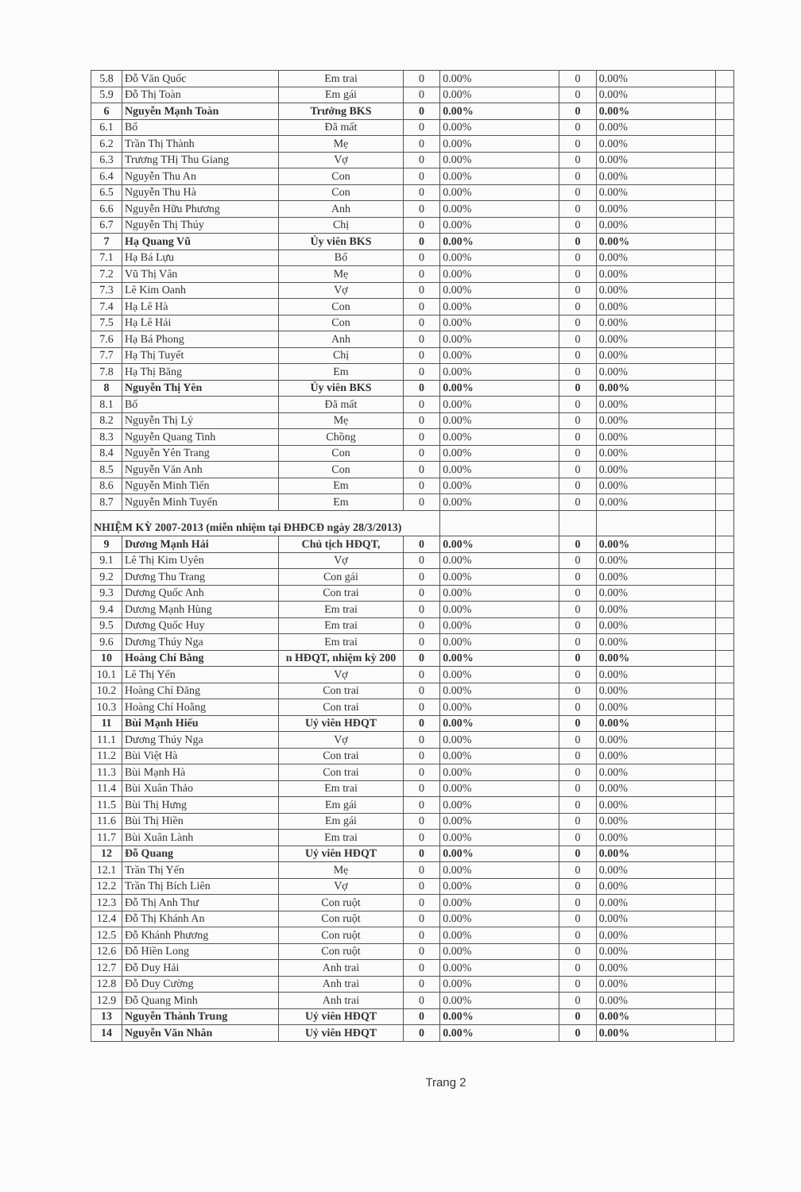| 5.8 | Đỗ Văn Quốc | Em trai | 0 | 0.00% | 0 | 0.00% | |
| 5.9 | Đỗ Thị Toàn | Em gái | 0 | 0.00% | 0 | 0.00% | |
| 6 | Nguyễn Mạnh Toàn | Trưởng BKS | 0 | 0.00% | 0 | 0.00% | |
| 6.1 | Bố | Đã mất | 0 | 0.00% | 0 | 0.00% | |
| 6.2 | Trần Thị Thành | Mẹ | 0 | 0.00% | 0 | 0.00% | |
| 6.3 | Trương THị Thu Giang | Vợ | 0 | 0.00% | 0 | 0.00% | |
| 6.4 | Nguyễn Thu An | Con | 0 | 0.00% | 0 | 0.00% | |
| 6.5 | Nguyễn Thu Hà | Con | 0 | 0.00% | 0 | 0.00% | |
| 6.6 | Nguyễn Hữu Phương | Anh | 0 | 0.00% | 0 | 0.00% | |
| 6.7 | Nguyễn Thị Thúy | Chị | 0 | 0.00% | 0 | 0.00% | |
| 7 | Hạ Quang Vũ | Ủy viên BKS | 0 | 0.00% | 0 | 0.00% | |
| 7.1 | Hạ Bá Lựu | Bố | 0 | 0.00% | 0 | 0.00% | |
| 7.2 | Vũ Thị Vân | Mẹ | 0 | 0.00% | 0 | 0.00% | |
| 7.3 | Lê Kim Oanh | Vợ | 0 | 0.00% | 0 | 0.00% | |
| 7.4 | Hạ Lê Hà | Con | 0 | 0.00% | 0 | 0.00% | |
| 7.5 | Hạ Lê Hải | Con | 0 | 0.00% | 0 | 0.00% | |
| 7.6 | Hạ Bá Phong | Anh | 0 | 0.00% | 0 | 0.00% | |
| 7.7 | Hạ Thị Tuyết | Chị | 0 | 0.00% | 0 | 0.00% | |
| 7.8 | Hạ Thị Băng | Em | 0 | 0.00% | 0 | 0.00% | |
| 8 | Nguyễn Thị Yên | Ủy viên BKS | 0 | 0.00% | 0 | 0.00% | |
| 8.1 | Bố | Đã mất | 0 | 0.00% | 0 | 0.00% | |
| 8.2 | Nguyễn Thị Lý | Mẹ | 0 | 0.00% | 0 | 0.00% | |
| 8.3 | Nguyễn Quang Tinh | Chồng | 0 | 0.00% | 0 | 0.00% | |
| 8.4 | Nguyễn Yên Trang | Con | 0 | 0.00% | 0 | 0.00% | |
| 8.5 | Nguyễn Văn Anh | Con | 0 | 0.00% | 0 | 0.00% | |
| 8.6 | Nguyễn Minh Tiến | Em | 0 | 0.00% | 0 | 0.00% | |
| 8.7 | Nguyễn Minh Tuyến | Em | 0 | 0.00% | 0 | 0.00% | |
| NHIỆM KỲ 2007-2013 (miễn nhiệm tại ĐHĐCĐ ngày 28/3/2013) | | | | | | | |
| 9 | Dương Mạnh Hải | Chủ tịch HĐQT, | 0 | 0.00% | 0 | 0.00% | |
| 9.1 | Lê Thị Kim Uyên | Vợ | 0 | 0.00% | 0 | 0.00% | |
| 9.2 | Dương Thu Trang | Con gái | 0 | 0.00% | 0 | 0.00% | |
| 9.3 | Dương Quốc Anh | Con trai | 0 | 0.00% | 0 | 0.00% | |
| 9.4 | Dương Mạnh Hùng | Em trai | 0 | 0.00% | 0 | 0.00% | |
| 9.5 | Dương Quốc Huy | Em trai | 0 | 0.00% | 0 | 0.00% | |
| 9.6 | Dương Thúy Nga | Em trai | 0 | 0.00% | 0 | 0.00% | |
| 10 | Hoàng Chí Bằng | n HĐQT, nhiệm kỳ 200 | 0 | 0.00% | 0 | 0.00% | |
| 10.1 | Lê Thị Yến | Vợ | 0 | 0.00% | 0 | 0.00% | |
| 10.2 | Hoàng Chí Đăng | Con trai | 0 | 0.00% | 0 | 0.00% | |
| 10.3 | Hoàng Chí Hoằng | Con trai | 0 | 0.00% | 0 | 0.00% | |
| 11 | Bùi Mạnh Hiếu | Uỷ viên HĐQT | 0 | 0.00% | 0 | 0.00% | |
| 11.1 | Dương Thúy Nga | Vợ | 0 | 0.00% | 0 | 0.00% | |
| 11.2 | Bùi Việt Hà | Con trai | 0 | 0.00% | 0 | 0.00% | |
| 11.3 | Bùi Mạnh Hà | Con trai | 0 | 0.00% | 0 | 0.00% | |
| 11.4 | Bùi Xuân Thảo | Em trai | 0 | 0.00% | 0 | 0.00% | |
| 11.5 | Bùi Thị Hưng | Em gái | 0 | 0.00% | 0 | 0.00% | |
| 11.6 | Bùi Thị Hiền | Em gái | 0 | 0.00% | 0 | 0.00% | |
| 11.7 | Bùi Xuân Lành | Em trai | 0 | 0.00% | 0 | 0.00% | |
| 12 | Đỗ Quang | Uỷ viên HĐQT | 0 | 0.00% | 0 | 0.00% | |
| 12.1 | Trần Thị Yến | Mẹ | 0 | 0.00% | 0 | 0.00% | |
| 12.2 | Trần Thị Bích Liên | Vợ | 0 | 0.00% | 0 | 0.00% | |
| 12.3 | Đỗ Thị Anh Thư | Con ruột | 0 | 0.00% | 0 | 0.00% | |
| 12.4 | Đỗ Thị Khánh An | Con ruột | 0 | 0.00% | 0 | 0.00% | |
| 12.5 | Đỗ Khánh Phương | Con ruột | 0 | 0.00% | 0 | 0.00% | |
| 12.6 | Đỗ Hiền Long | Con ruột | 0 | 0.00% | 0 | 0.00% | |
| 12.7 | Đỗ Duy Hải | Anh trai | 0 | 0.00% | 0 | 0.00% | |
| 12.8 | Đỗ Duy Cường | Anh trai | 0 | 0.00% | 0 | 0.00% | |
| 12.9 | Đỗ Quang Minh | Anh trai | 0 | 0.00% | 0 | 0.00% | |
| 13 | Nguyễn Thành Trung | Uỷ viên HĐQT | 0 | 0.00% | 0 | 0.00% | |
| 14 | Nguyễn Văn Nhân | Uỷ viên HĐQT | 0 | 0.00% | 0 | 0.00% | |
Trang 2